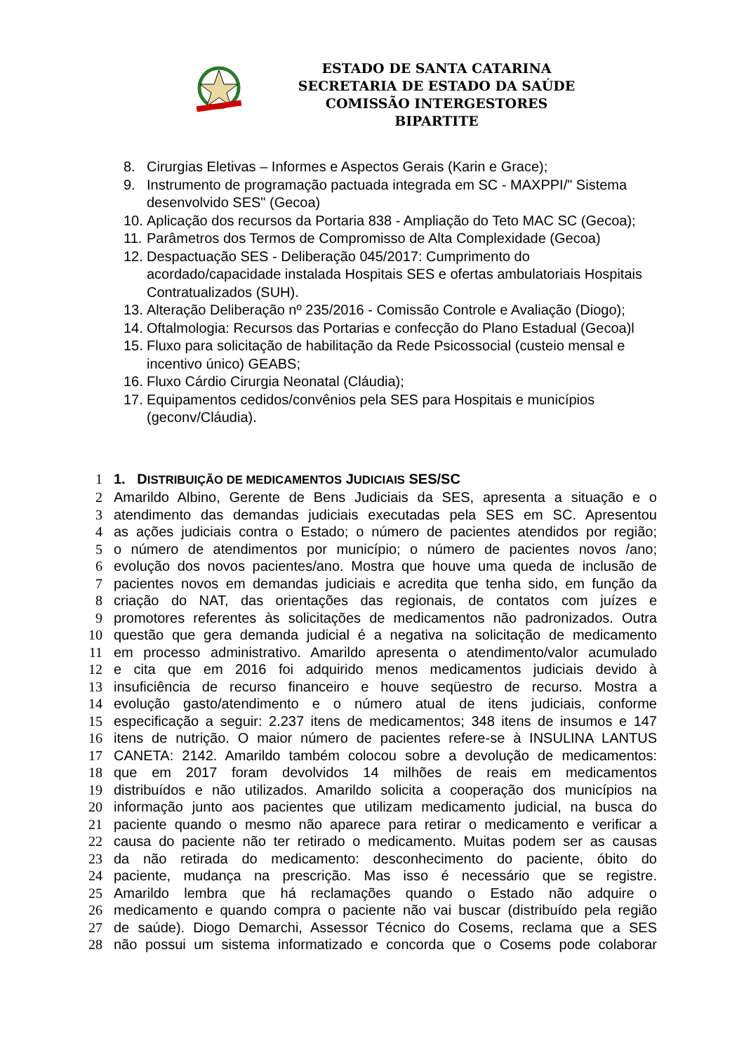ESTADO DE SANTA CATARINA
SECRETARIA DE ESTADO DA SAÚDE
COMISSÃO INTERGESTORES BIPARTITE
8. Cirurgias Eletivas – Informes e Aspectos Gerais (Karin e Grace);
9. Instrumento de programação pactuada integrada em SC - MAXPPI/" Sistema desenvolvido SES" (Gecoa)
10. Aplicação dos recursos da Portaria 838 - Ampliação do Teto MAC SC (Gecoa);
11. Parâmetros dos Termos de Compromisso de Alta Complexidade (Gecoa)
12. Despactuação SES - Deliberação 045/2017: Cumprimento do acordado/capacidade instalada Hospitais SES e ofertas ambulatoriais Hospitais Contratualizados (SUH).
13. Alteração Deliberação nº 235/2016 - Comissão Controle e Avaliação (Diogo);
14. Oftalmologia: Recursos das Portarias e confecção do Plano Estadual (Gecoa)l
15. Fluxo para solicitação de habilitação da Rede Psicossocial (custeio mensal e incentivo único) GEABS;
16. Fluxo Cárdio Cirurgia Neonatal (Cláudia);
17. Equipamentos cedidos/convênios pela SES para Hospitais e municípios (geconv/Cláudia).
1 1. DISTRIBUIÇÃO DE MEDICAMENTOS JUDICIAIS SES/SC
2 Amarildo Albino, Gerente de Bens Judiciais da SES, apresenta a situação e o
3 atendimento das demandas judiciais executadas pela SES em SC. Apresentou
4 as ações judiciais contra o Estado; o número de pacientes atendidos por região;
5 o número de atendimentos por município; o número de pacientes novos /ano;
6 evolução dos novos pacientes/ano. Mostra que houve uma queda de inclusão de
7 pacientes novos em demandas judiciais e acredita que tenha sido, em função da
8 criação do NAT, das orientações das regionais, de contatos com juízes e
9 promotores referentes às solicitações de medicamentos não padronizados. Outra
10 questão que gera demanda judicial é a negativa na solicitação de medicamento
11 em processo administrativo. Amarildo apresenta o atendimento/valor acumulado
12 e cita que em 2016 foi adquirido menos medicamentos judiciais devido à
13 insuficiência de recurso financeiro e houve seqüestro de recurso. Mostra a
14 evolução gasto/atendimento e o número atual de itens judiciais, conforme
15 especificação a seguir: 2.237 itens de medicamentos; 348 itens de insumos e 147
16 itens de nutrição. O maior número de pacientes refere-se à INSULINA LANTUS
17 CANETA: 2142. Amarildo também colocou sobre a devolução de medicamentos:
18 que em 2017 foram devolvidos 14 milhões de reais em medicamentos
19 distribuídos e não utilizados. Amarildo solicita a cooperação dos municípios na
20 informação junto aos pacientes que utilizam medicamento judicial, na busca do
21 paciente quando o mesmo não aparece para retirar o medicamento e verificar a
22 causa do paciente não ter retirado o medicamento. Muitas podem ser as causas
23 da não retirada do medicamento: desconhecimento do paciente, óbito do
24 paciente, mudança na prescrição. Mas isso é necessário que se registre.
25 Amarildo lembra que há reclamações quando o Estado não adquire o
26 medicamento e quando compra o paciente não vai buscar (distribuído pela região
27 de saúde). Diogo Demarchi, Assessor Técnico do Cosems, reclama que a SES
28 não possui um sistema informatizado e concorda que o Cosems pode colaborar